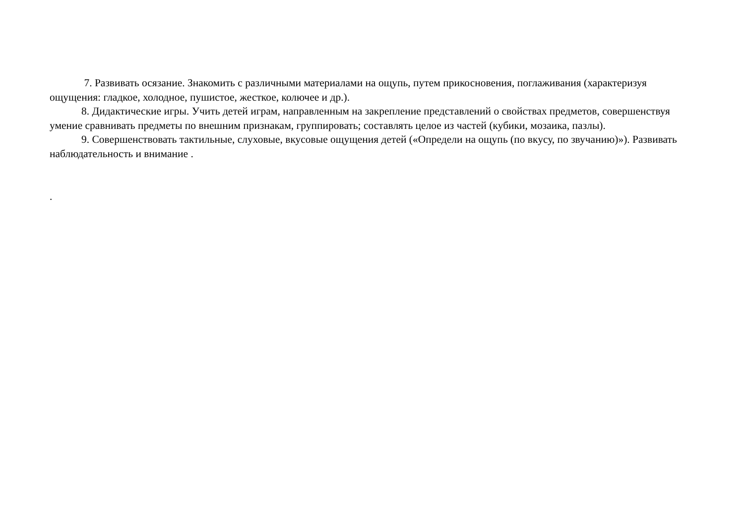7. Развивать осязание. Знакомить с различными материалами на ощупь, путем прикосновения, поглаживания (характеризуя ощущения: гладкое, холодное, пушистое, жесткое, колючее и др.).
8. Дидактические игры. Учить детей играм, направленным на закрепление представлений о свойствах предметов, совершенствуя умение сравнивать предметы по внешним признакам, группировать; составлять целое из частей (кубики, мозаика, пазлы).
9. Совершенствовать тактильные, слуховые, вкусовые ощущения детей («Определи на ощупь (по вкусу, по звучанию)»). Развивать наблюдательность и внимание .
.